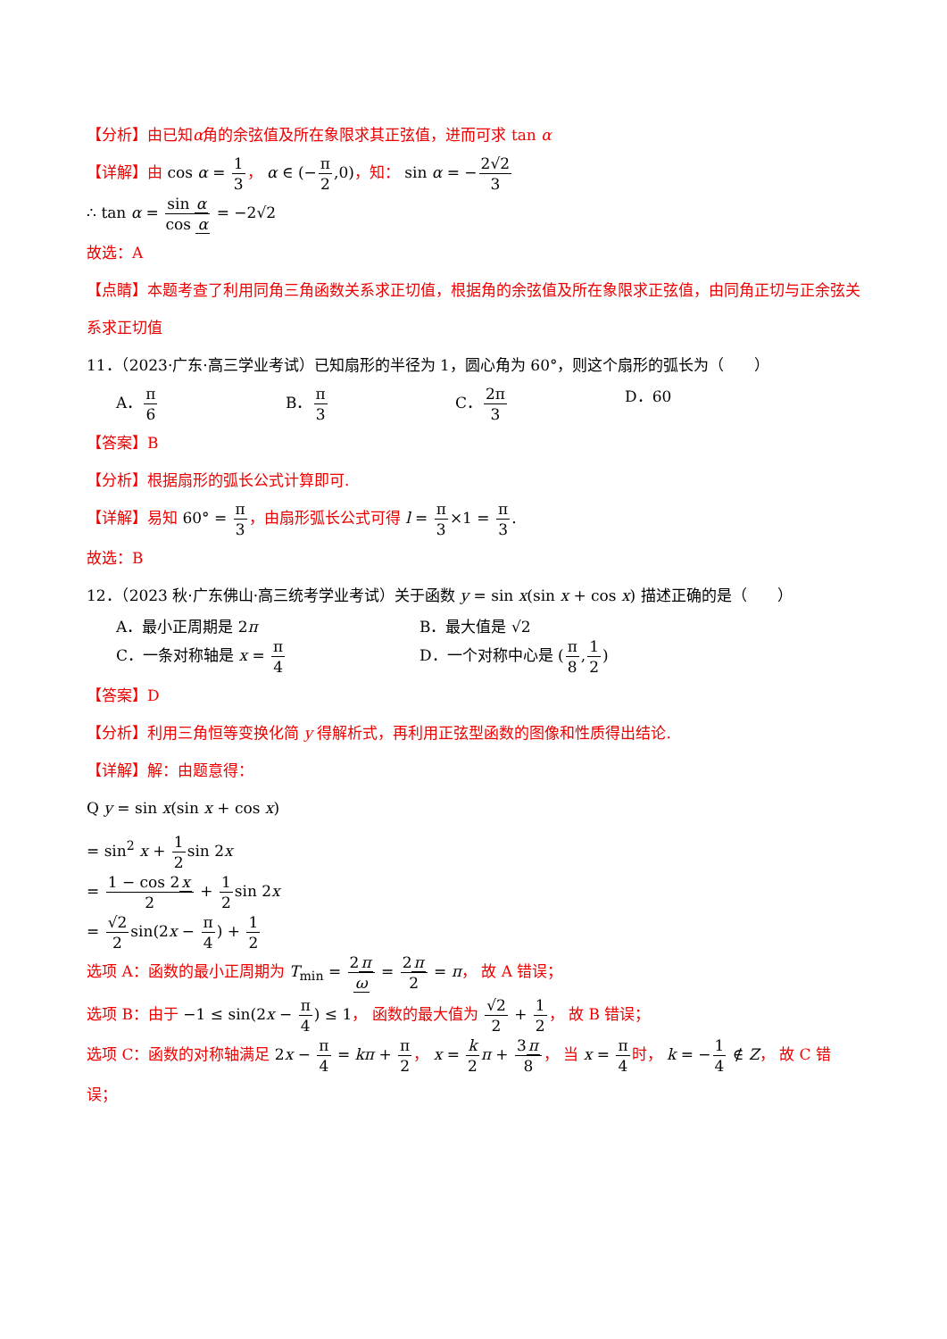【分析】由已知α角的余弦值及所在象限求其正弦值，进而可求 tan α
【详解】由 cos α = 1 3， α ∈ (−π 2,0)，知： sin α = −2√2 3
∴ tan α = sin α cos α = −2√2
故选：A
【点睛】本题考查了利用同角三角函数关系求正切值，根据角的余弦值及所在象限求正弦值，由同角正切与正余弦关系求正切值
11．（2023·广东·高三学业考试）已知扇形的半径为 1，圆心角为 60°，则这个扇形的弧长为（　　）
A．π 6
B．π 3
C．2π 3
D．60
【答案】B
【分析】根据扇形的弧长公式计算即可.
【详解】易知 60° = π 3，由扇形弧长公式可得 l = π 3×1 = π 3.
故选：B
12．（2023 秋·广东佛山·高三统考学业考试）关于函数 y = sin x(sin x + cos x) 描述正确的是（　　）
A．最小正周期是 2π B．最大值是 √2
C．一条对称轴是 x = π 4
D．一个对称中心是 (π 8,1 2)
【答案】D
【分析】利用三角恒等变换化简 y 得解析式，再利用正弦型函数的图像和性质得出结论.
【详解】解：由题意得：
Q y = sin x(sin x + cos x)
= sin<sup>2</sup> x + 1 2sin 2x
= 1 − cos 2x 2 + 1 2sin 2x
= √2 2sin(2x − π 4) + 1 2
选项 A：函数的最小正周期为 T<sub>min</sub> = 2π ω = 2π 2 = π， 故 A 错误；
选项 B：由于 −1 ≤ sin(2x − π 4) ≤ 1， 函数的最大值为 √2 2 + 1 2， 故 B 错误；
选项 C：函数的对称轴满足 2x − π 4 = kπ + π 2， x = k 2 π + 3π 8， 当 x = π 4 时， k = −1 4 ∉ Z， 故 C 错误；